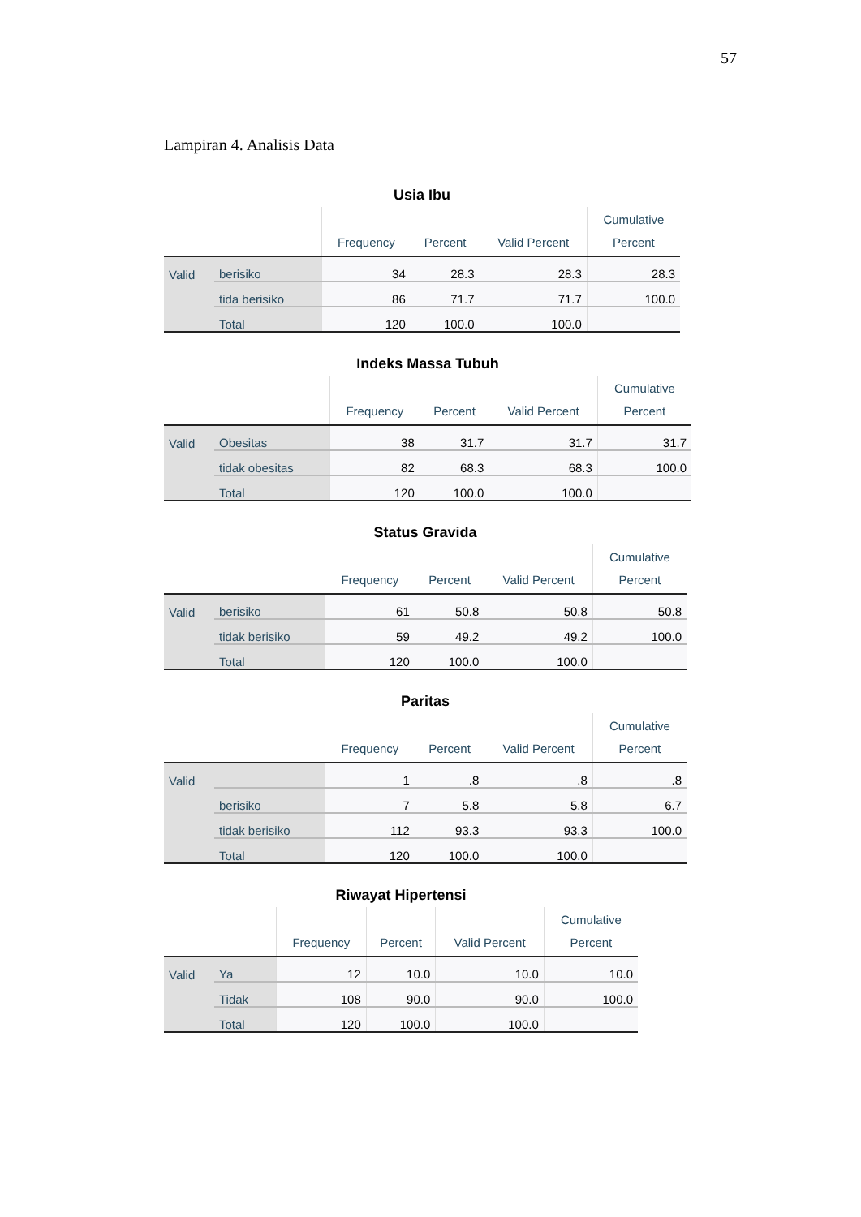57
Lampiran 4. Analisis Data
Usia Ibu
| | | Frequency | Percent | Valid Percent | Cumulative Percent |
| --- | --- | --- | --- | --- | --- |
| Valid | berisiko | 34 | 28.3 | 28.3 | 28.3 |
| | tida berisiko | 86 | 71.7 | 71.7 | 100.0 |
| | Total | 120 | 100.0 | 100.0 | |
Indeks Massa Tubuh
| | | Frequency | Percent | Valid Percent | Cumulative Percent |
| --- | --- | --- | --- | --- | --- |
| Valid | Obesitas | 38 | 31.7 | 31.7 | 31.7 |
| | tidak obesitas | 82 | 68.3 | 68.3 | 100.0 |
| | Total | 120 | 100.0 | 100.0 | |
Status Gravida
| | | Frequency | Percent | Valid Percent | Cumulative Percent |
| --- | --- | --- | --- | --- | --- |
| Valid | berisiko | 61 | 50.8 | 50.8 | 50.8 |
| | tidak berisiko | 59 | 49.2 | 49.2 | 100.0 |
| | Total | 120 | 100.0 | 100.0 | |
Paritas
| | | Frequency | Percent | Valid Percent | Cumulative Percent |
| --- | --- | --- | --- | --- | --- |
| Valid | | 1 | .8 | .8 | .8 |
| | berisiko | 7 | 5.8 | 5.8 | 6.7 |
| | tidak berisiko | 112 | 93.3 | 93.3 | 100.0 |
| | Total | 120 | 100.0 | 100.0 | |
Riwayat Hipertensi
| | | Frequency | Percent | Valid Percent | Cumulative Percent |
| --- | --- | --- | --- | --- | --- |
| Valid | Ya | 12 | 10.0 | 10.0 | 10.0 |
| | Tidak | 108 | 90.0 | 90.0 | 100.0 |
| | Total | 120 | 100.0 | 100.0 | |